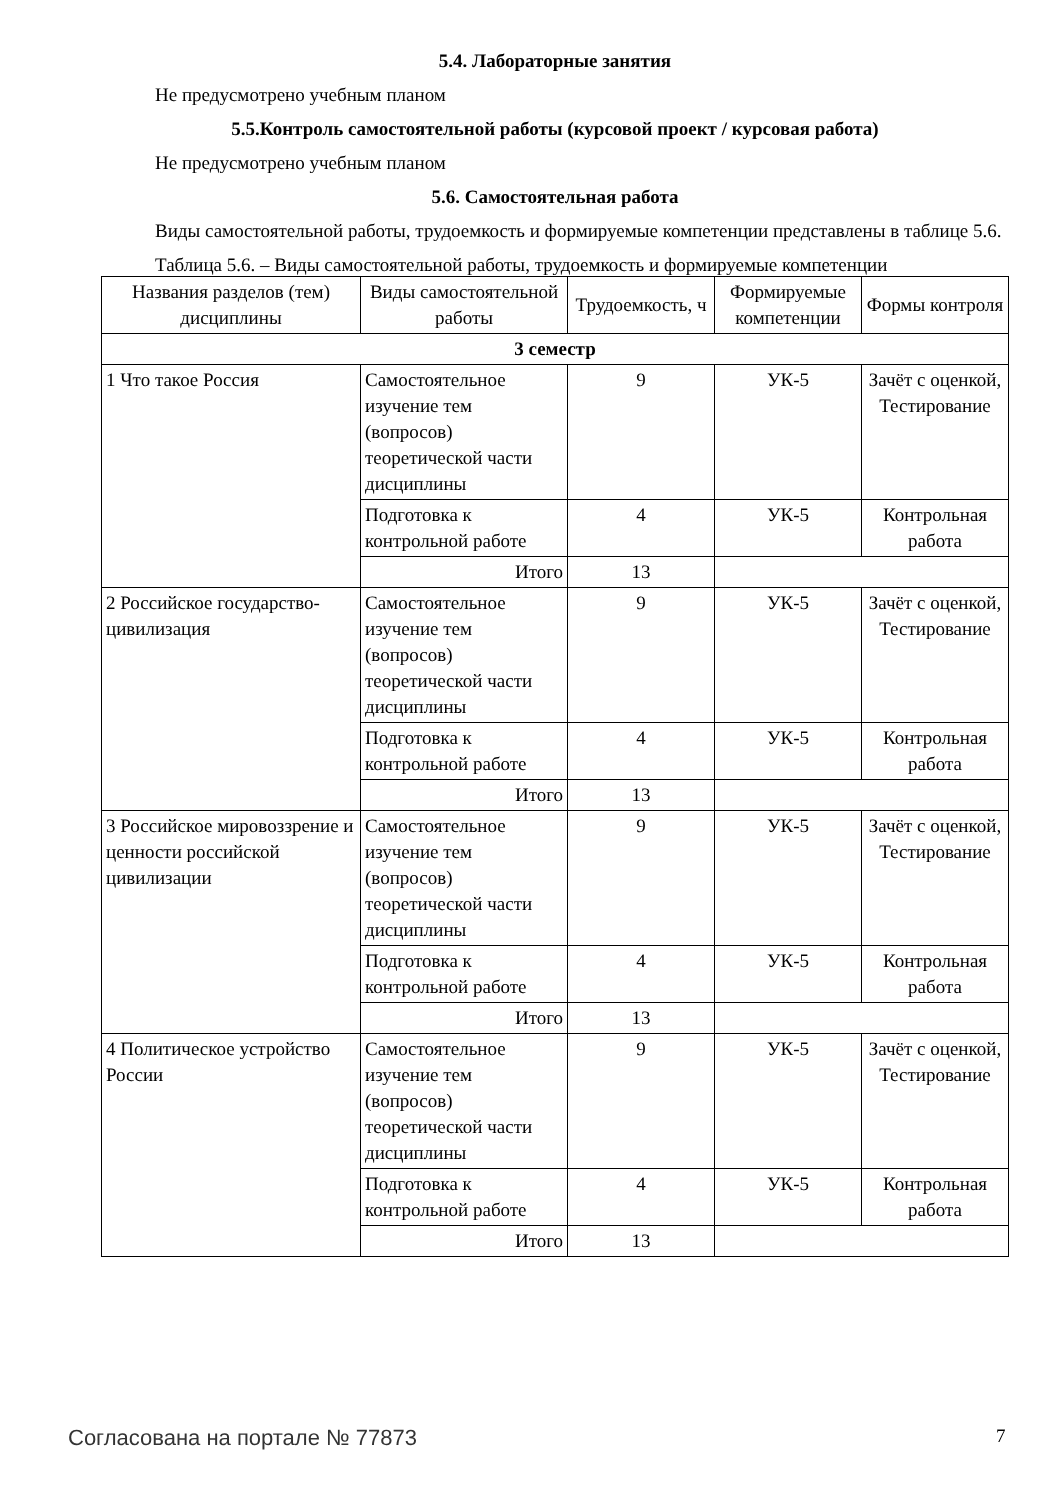5.4. Лабораторные занятия
Не предусмотрено учебным планом
5.5.Контроль самостоятельной работы (курсовой проект / курсовая работа)
Не предусмотрено учебным планом
5.6. Самостоятельная работа
Виды самостоятельной работы, трудоемкость и формируемые компетенции представлены в таблице 5.6.
Таблица 5.6. – Виды самостоятельной работы, трудоемкость и формируемые компетенции
| Названия разделов (тем) дисциплины | Виды самостоятельной работы | Трудоемкость, ч | Формируемые компетенции | Формы контроля |
| --- | --- | --- | --- | --- |
| 3 семестр | | | | |
| 1 Что такое Россия | Самостоятельное изучение тем (вопросов) теоретической части дисциплины | 9 | УК-5 | Зачёт с оценкой, Тестирование |
| | Подготовка к контрольной работе | 4 | УК-5 | Контрольная работа |
| | Итого | 13 | | |
| 2 Российское государство-цивилизация | Самостоятельное изучение тем (вопросов) теоретической части дисциплины | 9 | УК-5 | Зачёт с оценкой, Тестирование |
| | Подготовка к контрольной работе | 4 | УК-5 | Контрольная работа |
| | Итого | 13 | | |
| 3 Российское мировоззрение и ценности российской цивилизации | Самостоятельное изучение тем (вопросов) теоретической части дисциплины | 9 | УК-5 | Зачёт с оценкой, Тестирование |
| | Подготовка к контрольной работе | 4 | УК-5 | Контрольная работа |
| | Итого | 13 | | |
| 4 Политическое устройство России | Самостоятельное изучение тем (вопросов) теоретической части дисциплины | 9 | УК-5 | Зачёт с оценкой, Тестирование |
| | Подготовка к контрольной работе | 4 | УК-5 | Контрольная работа |
| | Итого | 13 | | |
Согласована на портале № 77873 7